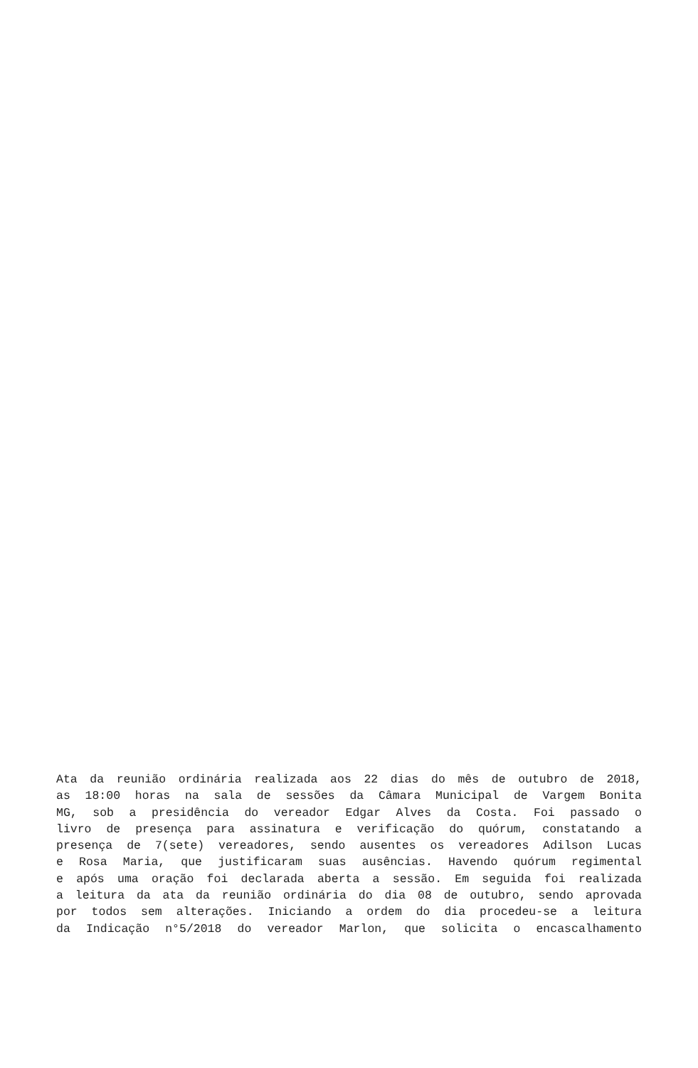Ata da reunião ordinária realizada aos 22 dias do mês de outubro de 2018,
as 18:00 horas na sala de sessões da Câmara Municipal de Vargem Bonita
MG, sob a presidência do vereador Edgar Alves da Costa. Foi passado o
livro de presença para assinatura e verificação do quórum, constatando a
presença de 7(sete) vereadores, sendo ausentes os vereadores Adilson Lucas
e Rosa Maria, que justificaram suas ausências. Havendo quórum regimental
e após uma oração foi declarada aberta a sessão. Em seguida foi realizada
a leitura da ata da reunião ordinária do dia 08 de outubro, sendo aprovada
por todos sem alterações. Iniciando a ordem do dia procedeu-se a leitura
da Indicação n°5/2018 do vereador Marlon, que solicita o encascalhamento